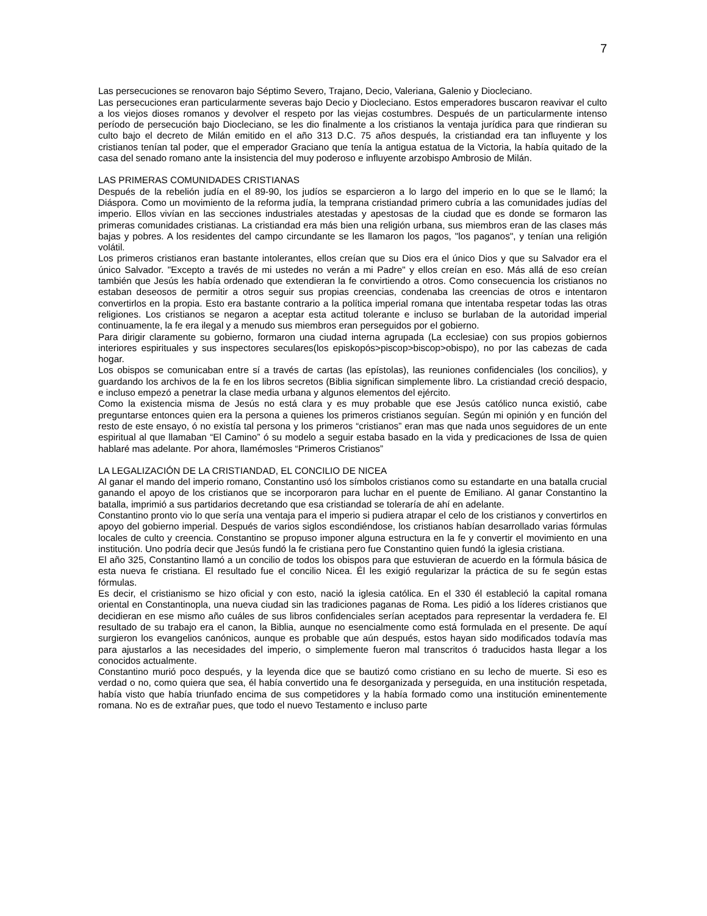7
Las persecuciones se renovaron bajo Séptimo Severo, Trajano, Decio, Valeriana, Galenio y Diocleciano.
Las persecuciones eran particularmente severas bajo Decio y Diocleciano. Estos emperadores buscaron reavivar el culto a los viejos dioses romanos y devolver el respeto por las viejas costumbres. Después de un particularmente intenso período de persecución bajo Diocleciano, se les dio finalmente a los cristianos la ventaja jurídica para que rindieran su culto bajo el decreto de Milán emitido en el año 313 D.C. 75 años después, la cristiandad era tan influyente y los cristianos tenían tal poder, que el emperador Graciano que tenía la antigua estatua de la Victoria, la había quitado de la casa del senado romano ante la insistencia del muy poderoso e influyente arzobispo Ambrosio de Milán.
LAS PRIMERAS COMUNIDADES CRISTIANAS
Después de la rebelión judía en el 89-90, los judíos se esparcieron a lo largo del imperio en lo que se le llamó; la Diáspora. Como un movimiento de la reforma judía, la temprana cristiandad primero cubría a las comunidades judías del imperio. Ellos vivían en las secciones industriales atestadas y apestosas de la ciudad que es donde se formaron las primeras comunidades cristianas. La cristiandad era más bien una religión urbana, sus miembros eran de las clases más bajas y pobres. A los residentes del campo circundante se les llamaron los pagos, "los paganos", y tenían una religión volátil.
Los primeros cristianos eran bastante intolerantes, ellos creían que su Dios era el único Dios y que su Salvador era el único Salvador. "Excepto a través de mi ustedes no verán a mi Padre" y ellos creían en eso. Más allá de eso creían también que Jesús les había ordenado que extendieran la fe convirtiendo a otros. Como consecuencia los cristianos no estaban deseosos de permitir a otros seguir sus propias creencias, condenaba las creencias de otros e intentaron convertirlos en la propia. Esto era bastante contrario a la política imperial romana que intentaba respetar todas las otras religiones. Los cristianos se negaron a aceptar esta actitud tolerante e incluso se burlaban de la autoridad imperial continuamente, la fe era ilegal y a menudo sus miembros eran perseguidos por el gobierno.
Para dirigir claramente su gobierno, formaron una ciudad interna agrupada (La ecclesiae) con sus propios gobiernos interiores espirituales y sus inspectores seculares(los episkopós>piscop>biscop>obispo), no por las cabezas de cada hogar.
Los obispos se comunicaban entre sí a través de cartas (las epístolas), las reuniones confidenciales (los concilios), y guardando los archivos de la fe en los libros secretos (Biblia significan simplemente libro. La cristiandad creció despacio, e incluso empezó a penetrar la clase media urbana y algunos elementos del ejército.
Como la existencia misma de Jesús no está clara y es muy probable que ese Jesús católico nunca existió, cabe preguntarse entonces quien era la persona a quienes los primeros cristianos seguían. Según mi opinión y en función del resto de este ensayo, ó no existía tal persona y los primeros “cristianos” eran mas que nada unos seguidores de un ente espiritual al que llamaban “El Camino” ó su modelo a seguir estaba basado en la vida y predicaciones de Issa de quien hablaré mas adelante. Por ahora, llamémosles “Primeros Cristianos”
LA LEGALIZACIÓN DE LA CRISTIANDAD, EL CONCILIO DE NICEA
Al ganar el mando del imperio romano, Constantino usó los símbolos cristianos como su estandarte en una batalla crucial ganando el apoyo de los cristianos que se incorporaron para luchar en el puente de Emiliano. Al ganar Constantino la batalla, imprimió a sus partidarios decretando que esa cristiandad se toleraría de ahí en adelante.
Constantino pronto vio lo que sería una ventaja para el imperio si pudiera atrapar el celo de los cristianos y convertirlos en apoyo del gobierno imperial. Después de varios siglos escondiéndose, los cristianos habían desarrollado varias fórmulas locales de culto y creencia. Constantino se propuso imponer alguna estructura en la fe y convertir el movimiento en una institución. Uno podría decir que Jesús fundó la fe cristiana pero fue Constantino quien fundó la iglesia cristiana.
El año 325, Constantino llamó a un concilio de todos los obispos para que estuvieran de acuerdo en la fórmula básica de esta nueva fe cristiana. El resultado fue el concilio Nicea. Él les exigió regularizar la práctica de su fe según estas fórmulas.
Es decir, el cristianismo se hizo oficial y con esto, nació la iglesia católica. En el 330 él estableció la capital romana oriental en Constantinopla, una nueva ciudad sin las tradiciones paganas de Roma. Les pidió a los líderes cristianos que decidieran en ese mismo año cuáles de sus libros confidenciales serían aceptados para representar la verdadera fe. El resultado de su trabajo era el canon, la Biblia, aunque no esencialmente como está formulada en el presente. De aquí surgieron los evangelios canónicos, aunque es probable que aún después, estos hayan sido modificados todavía mas para ajustarlos a las necesidades del imperio, o simplemente fueron mal transcritos ó traducidos hasta llegar a los conocidos actualmente.
Constantino murió poco después, y la leyenda dice que se bautizó como cristiano en su lecho de muerte. Si eso es verdad o no, como quiera que sea, él había convertido una fe desorganizada y perseguida, en una institución respetada, había visto que había triunfado encima de sus competidores y la había formado como una institución eminentemente romana. No es de extrañar pues, que todo el nuevo Testamento e incluso parte